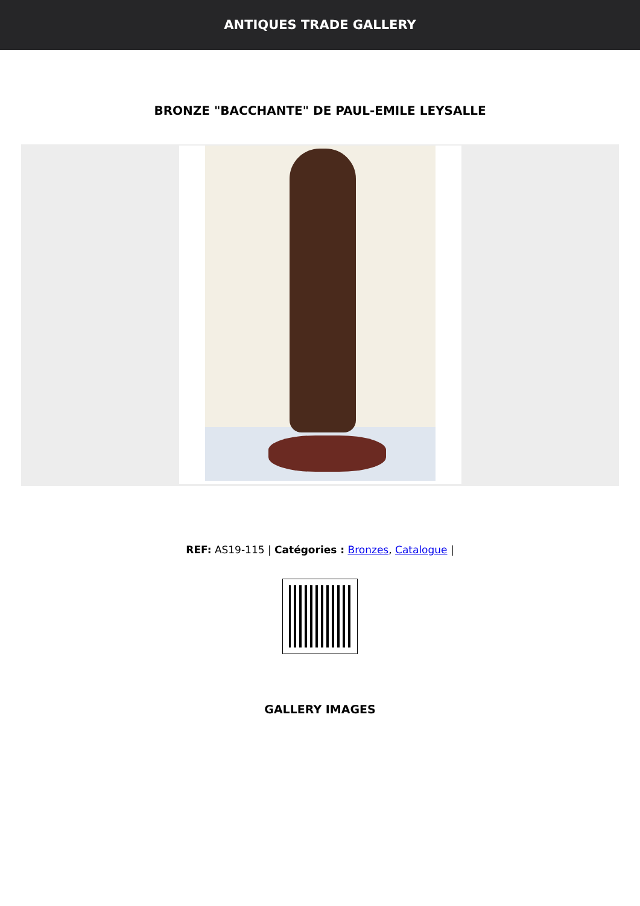ANTIQUES TRADE GALLERY
BRONZE "BACCHANTE" DE PAUL-EMILE LEYSALLE
REF: AS19-115 | Catégories : Bronzes, Catalogue |
GALLERY IMAGES